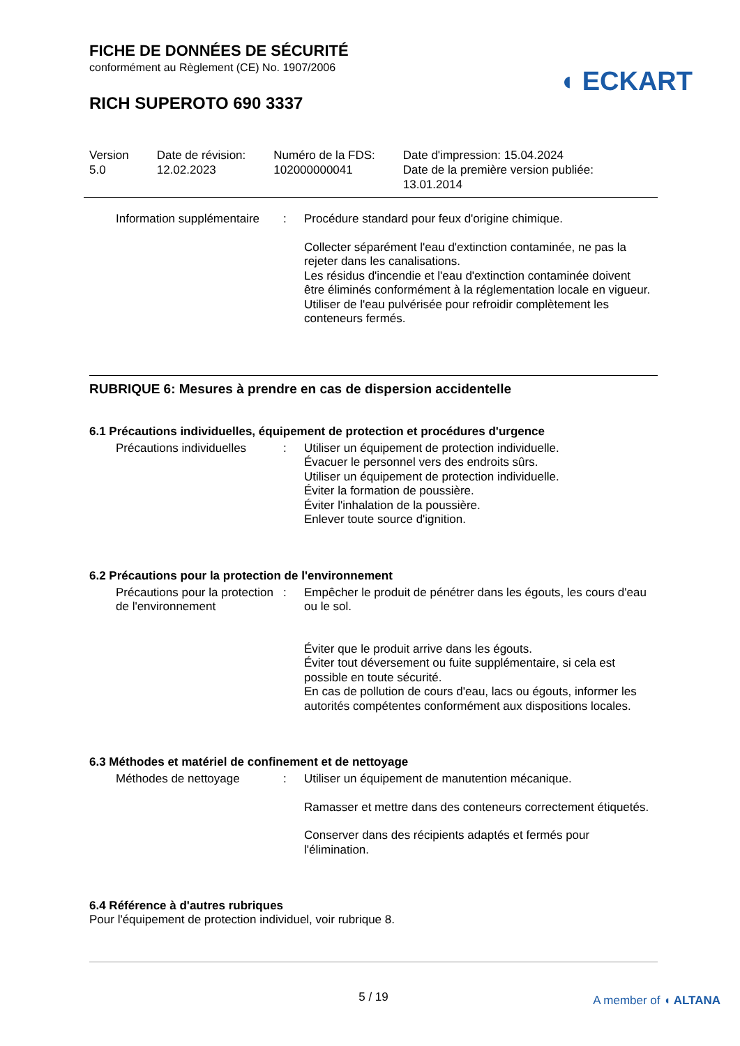FICHE DE DONNÉES DE SÉCURITÉ
conformément au Règlement (CE) No. 1907/2006
◖ ECKART
RICH SUPEROTO 690 3337
Version
5.0
Date de révision:
12.02.2023
Numéro de la FDS:
102000000041
Date d'impression: 15.04.2024
Date de la première version publiée:
13.01.2014
Information supplémentaire
: Procédure standard pour feux d'origine chimique.
Collecter séparément l'eau d'extinction contaminée, ne pas la rejeter dans les canalisations.
Les résidus d'incendie et l'eau d'extinction contaminée doivent être éliminés conformément à la réglementation locale en vigueur.
Utiliser de l'eau pulvérisée pour refroidir complètement les conteneurs fermés.
RUBRIQUE 6: Mesures à prendre en cas de dispersion accidentelle
6.1 Précautions individuelles, équipement de protection et procédures d'urgence
Précautions individuelles
: Utiliser un équipement de protection individuelle.
Évacuer le personnel vers des endroits sûrs.
Utiliser un équipement de protection individuelle.
Éviter la formation de poussière.
Éviter l'inhalation de la poussière.
Enlever toute source d'ignition.
6.2 Précautions pour la protection de l'environnement
Précautions pour la protection de l'environnement
: Empêcher le produit de pénétrer dans les égouts, les cours d'eau ou le sol.
Éviter que le produit arrive dans les égouts.
Éviter tout déversement ou fuite supplémentaire, si cela est possible en toute sécurité.
En cas de pollution de cours d'eau, lacs ou égouts, informer les autorités compétentes conformément aux dispositions locales.
6.3 Méthodes et matériel de confinement et de nettoyage
Méthodes de nettoyage : Utiliser un équipement de manutention mécanique.
Ramasser et mettre dans des conteneurs correctement étiquetés.
Conserver dans des récipients adaptés et fermés pour l'élimination.
6.4 Référence à d'autres rubriques
Pour l'équipement de protection individuel, voir rubrique 8.
5 / 19
A member of ◖ ALTANA